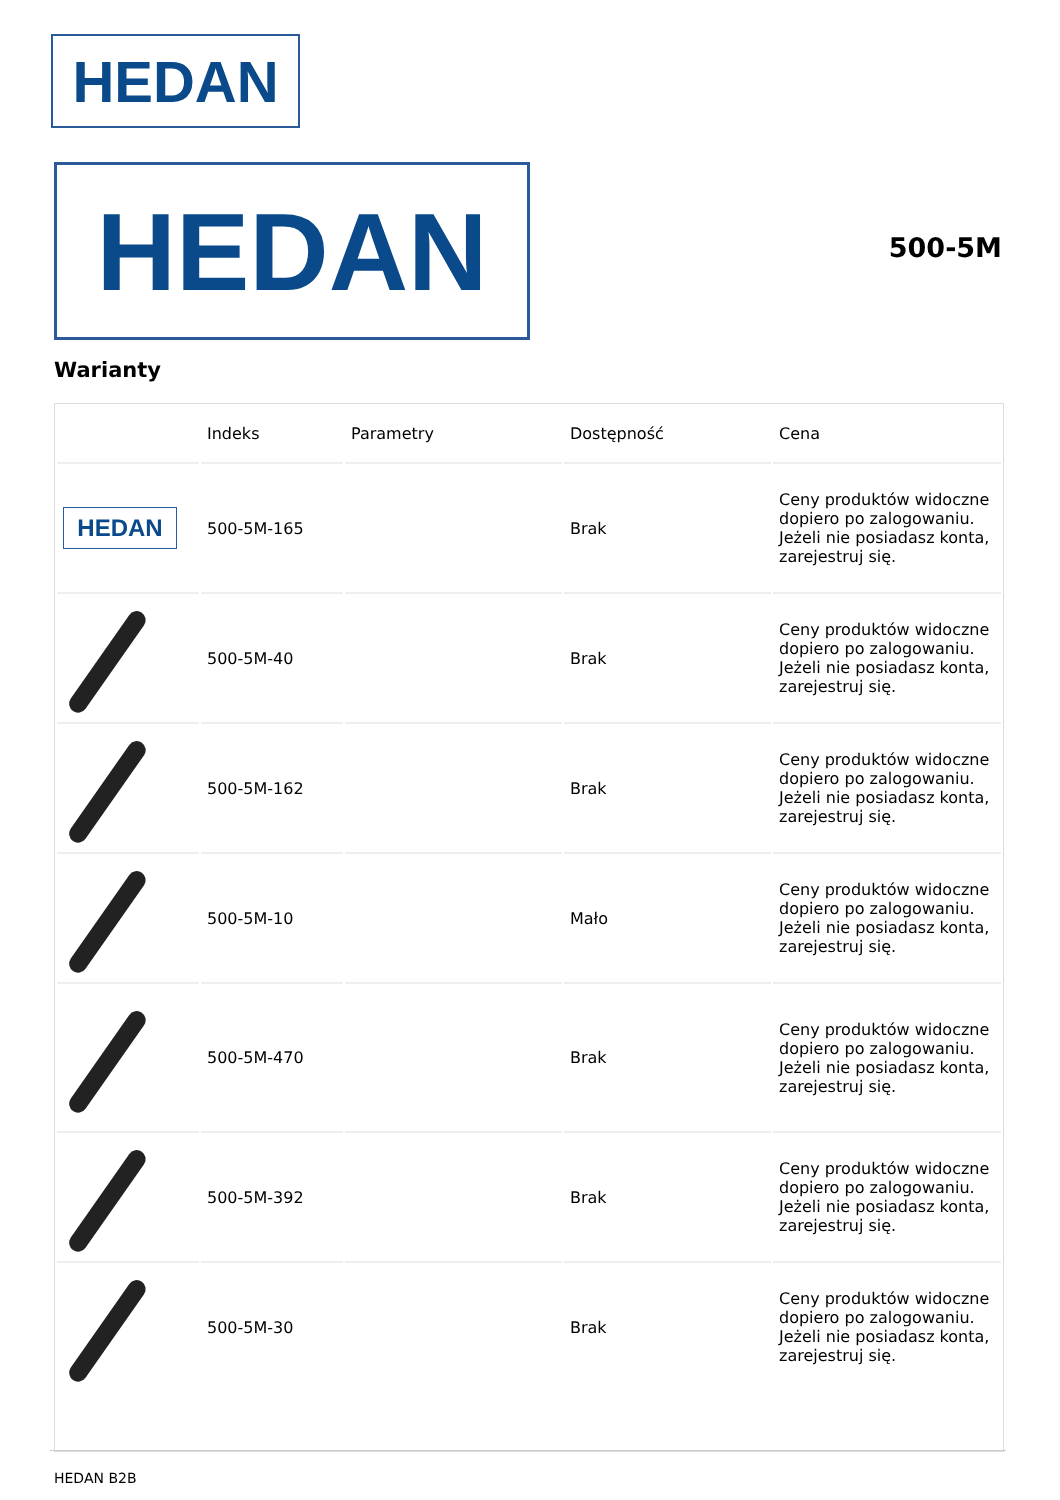HEDAN
HEDAN 500-5M
Warianty
| | Indeks | Parametry | Dostępność | Cena |
| --- | --- | --- | --- | --- |
| HEDAN | 500-5M-165 | | Brak | Ceny produktów widoczne dopiero po zalogowaniu. Jeżeli nie posiadasz konta, zarejestruj się. |
| | 500-5M-40 | | Brak | Ceny produktów widoczne dopiero po zalogowaniu. Jeżeli nie posiadasz konta, zarejestruj się. |
| | 500-5M-162 | | Brak | Ceny produktów widoczne dopiero po zalogowaniu. Jeżeli nie posiadasz konta, zarejestruj się. |
| | 500-5M-10 | | Mało | Ceny produktów widoczne dopiero po zalogowaniu. Jeżeli nie posiadasz konta, zarejestruj się. |
| | 500-5M-470 | | Brak | Ceny produktów widoczne dopiero po zalogowaniu. Jeżeli nie posiadasz konta, zarejestruj się. |
| | 500-5M-392 | | Brak | Ceny produktów widoczne dopiero po zalogowaniu. Jeżeli nie posiadasz konta, zarejestruj się. |
| | 500-5M-30 | | Brak | Ceny produktów widoczne dopiero po zalogowaniu. Jeżeli nie posiadasz konta, zarejestruj się. |
HEDAN B2B